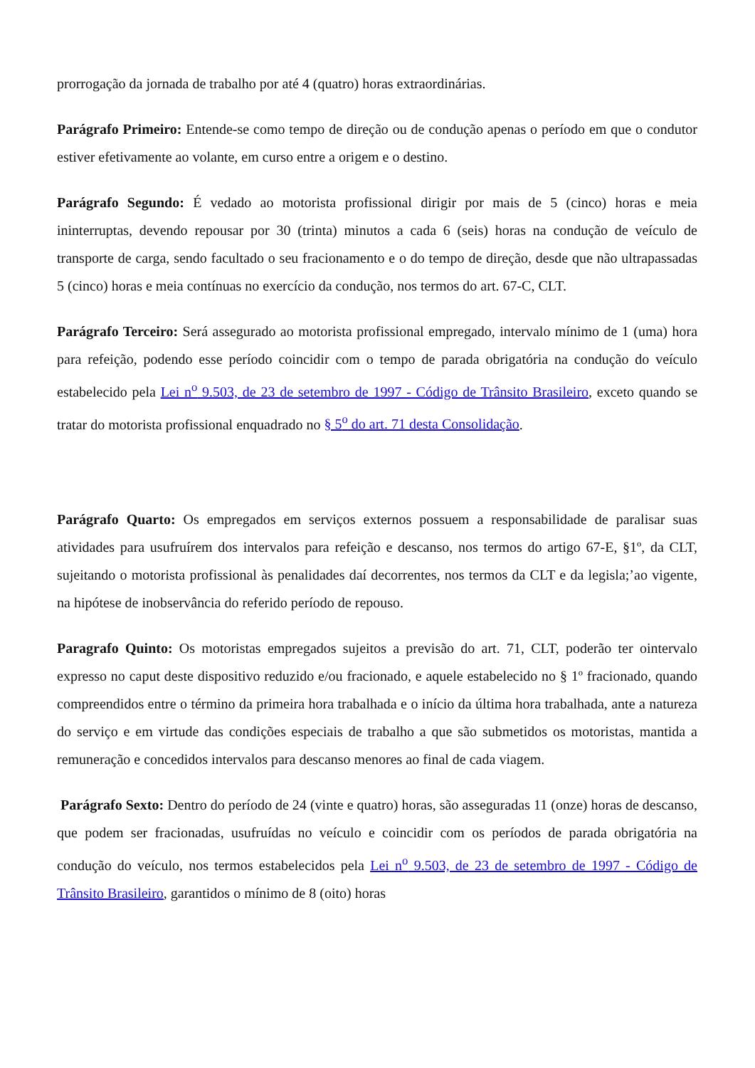prorrogação da jornada de trabalho por até 4 (quatro) horas extraordinárias.
Parágrafo Primeiro: Entende-se como tempo de direção ou de condução apenas o período em que o condutor estiver efetivamente ao volante, em curso entre a origem e o destino.
Parágrafo Segundo: É vedado ao motorista profissional dirigir por mais de 5 (cinco) horas e meia ininterruptas, devendo repousar por 30 (trinta) minutos a cada 6 (seis) horas na condução de veículo de transporte de carga, sendo facultado o seu fracionamento e o do tempo de direção, desde que não ultrapassadas 5 (cinco) horas e meia contínuas no exercício da condução, nos termos do art. 67-C, CLT.
Parágrafo Terceiro: Será assegurado ao motorista profissional empregado, intervalo mínimo de 1 (uma) hora para refeição, podendo esse período coincidir com o tempo de parada obrigatória na condução do veículo estabelecido pela Lei n<sup>o</sup> 9.503, de 23 de setembro de 1997 - Código de Trânsito Brasileiro, exceto quando se tratar do motorista profissional enquadrado no § 5<sup>o</sup> do art. 71 desta Consolidação.
Parágrafo Quarto: Os empregados em serviços externos possuem a responsabilidade de paralisar suas atividades para usufruírem dos intervalos para refeição e descanso, nos termos do artigo 67-E, §1º, da CLT, sujeitando o motorista profissional às penalidades daí decorrentes, nos termos da CLT e da legisla;’ao vigente, na hipótese de inobservância do referido período de repouso.
Paragrafo Quinto: Os motoristas empregados sujeitos a previsão do art. 71, CLT, poderão ter ointervalo expresso no caput deste dispositivo reduzido e/ou fracionado, e aquele estabelecido no § 1º fracionado, quando compreendidos entre o término da primeira hora trabalhada e o início da última hora trabalhada, ante a natureza do serviço e em virtude das condições especiais de trabalho a que são submetidos os motoristas, mantida a remuneração e concedidos intervalos para descanso menores ao final de cada viagem.
Parágrafo Sexto: Dentro do período de 24 (vinte e quatro) horas, são asseguradas 11 (onze) horas de descanso, que podem ser fracionadas, usufruídas no veículo e coincidir com os períodos de parada obrigatória na condução do veículo, nos termos estabelecidos pela Lei n<sup>o</sup> 9.503, de 23 de setembro de 1997 - Código de Trânsito Brasileiro, garantidos o mínimo de 8 (oito) horas